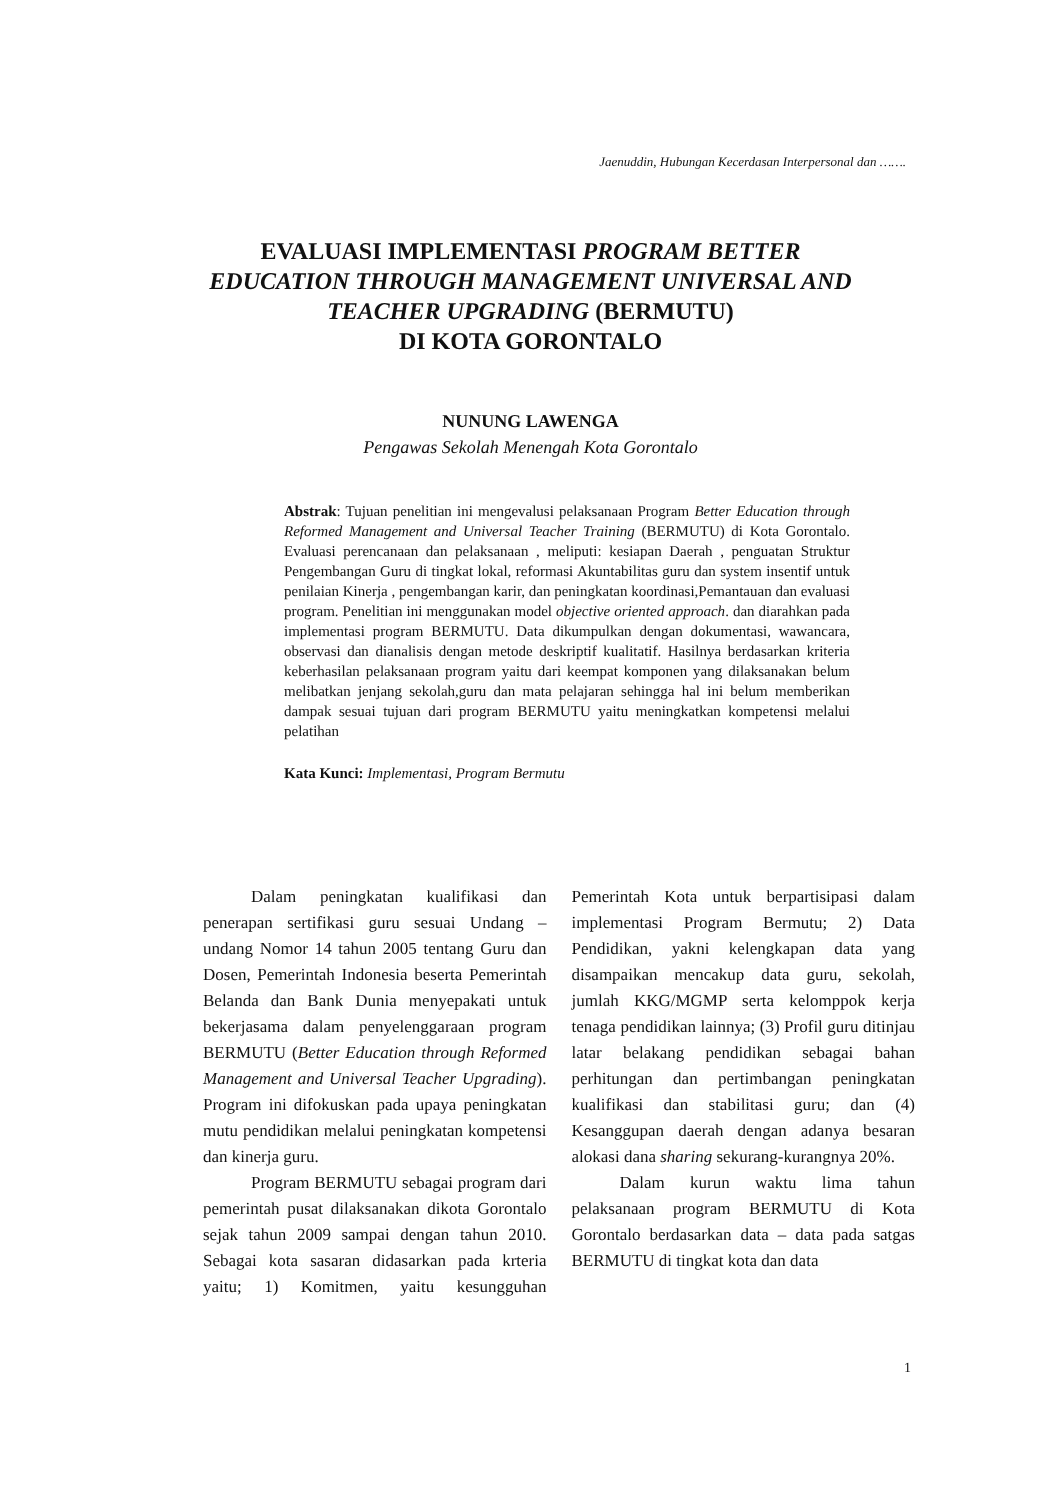Jaenuddin, Hubungan Kecerdasan Interpersonal dan …….
EVALUASI IMPLEMENTASI PROGRAM BETTER
EDUCATION THROUGH MANAGEMENT UNIVERSAL AND
TEACHER UPGRADING (BERMUTU)
DI KOTA GORONTALO
NUNUNG LAWENGA
Pengawas Sekolah Menengah Kota Gorontalo
Abstrak: Tujuan penelitian ini mengevalusi pelaksanaan Program Better Education through Reformed Management and Universal Teacher Training (BERMUTU) di Kota Gorontalo. Evaluasi perencanaan dan pelaksanaan , meliputi: kesiapan Daerah , penguatan Struktur Pengembangan Guru di tingkat lokal, reformasi Akuntabilitas guru dan system insentif untuk penilaian Kinerja , pengembangan karir, dan peningkatan koordinasi,Pemantauan dan evaluasi program. Penelitian ini menggunakan model objective oriented approach. dan diarahkan pada implementasi program BERMUTU. Data dikumpulkan dengan dokumentasi, wawancara, observasi dan dianalisis dengan metode deskriptif kualitatif. Hasilnya berdasarkan kriteria keberhasilan pelaksanaan program yaitu dari keempat komponen yang dilaksanakan belum melibatkan jenjang sekolah,guru dan mata pelajaran sehingga hal ini belum memberikan dampak sesuai tujuan dari program BERMUTU yaitu meningkatkan kompetensi melalui pelatihan
Kata Kunci: Implementasi, Program Bermutu
Dalam peningkatan kualifikasi dan penerapan sertifikasi guru sesuai Undang – undang Nomor 14 tahun 2005 tentang Guru dan Dosen, Pemerintah Indonesia beserta Pemerintah Belanda dan Bank Dunia menyepakati untuk bekerjasama dalam penyelenggaraan program BERMUTU (Better Education through Reformed Management and Universal Teacher Upgrading). Program ini difokuskan pada upaya peningkatan mutu pendidikan melalui peningkatan kompetensi dan kinerja guru.
Program BERMUTU sebagai program dari pemerintah pusat dilaksanakan dikota Gorontalo sejak tahun 2009 sampai dengan tahun 2010. Sebagai kota sasaran didasarkan pada krteria yaitu; 1) Komitmen, yaitu kesungguhan Pemerintah Kota untuk berpartisipasi dalam implementasi Program Bermutu; 2) Data Pendidikan, yakni kelengkapan data yang disampaikan mencakup data guru, sekolah, jumlah KKG/MGMP serta kelomppok kerja tenaga pendidikan lainnya; (3) Profil guru ditinjau latar belakang pendidikan sebagai bahan perhitungan dan pertimbangan peningkatan kualifikasi dan stabilitasi guru; dan (4) Kesanggupan daerah dengan adanya besaran alokasi dana sharing sekurang-kurangnya 20%.
Dalam kurun waktu lima tahun pelaksanaan program BERMUTU di Kota Gorontalo berdasarkan data – data pada satgas BERMUTU di tingkat kota dan data
1